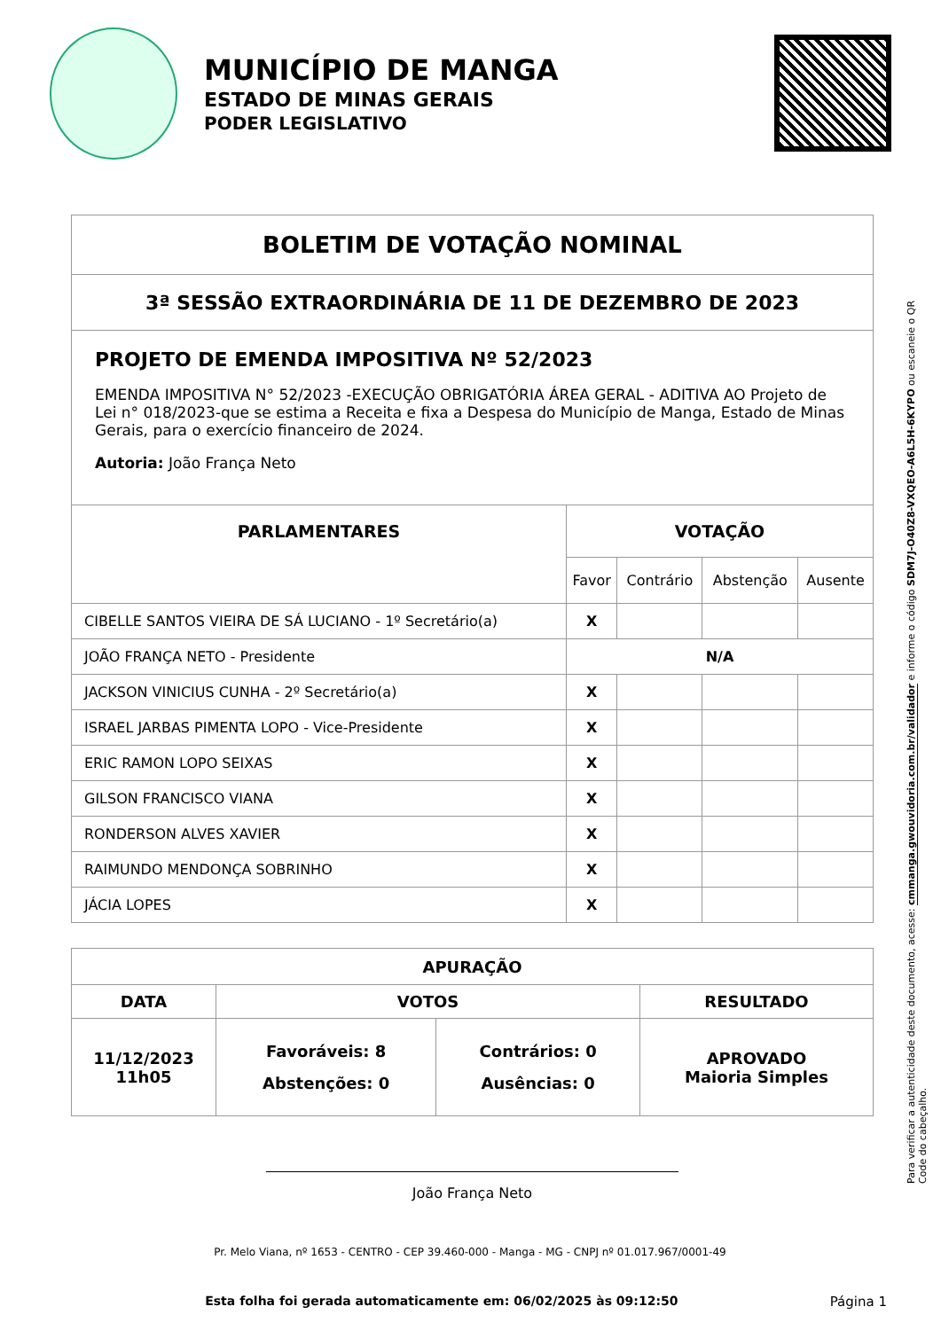MUNICÍPIO DE MANGA
ESTADO DE MINAS GERAIS
PODER LEGISLATIVO
| BOLETIM DE VOTAÇÃO NOMINAL | | | | |
| --- | --- | --- | --- | --- |
| 3ª SESSÃO EXTRAORDINÁRIA DE 11 DE DEZEMBRO DE 2023 | | | | |
| PROJETO DE EMENDA IMPOSITIVA Nº 52/2023 EMENDA IMPOSITIVA N° 52/2023 -EXECUÇÃO OBRIGATÓRIA ÁREA GERAL - ADITIVA AO Projeto de Lei n° 018/2023-que se estima a Receita e fixa a Despesa do Município de Manga, Estado de Minas Gerais, para o exercício financeiro de 2024. Autoria: João França Neto | | | | |
| PARLAMENTARES | VOTAÇÃO | | | |
| | Favor | Contrário | Abstenção | Ausente |
| CIBELLE SANTOS VIEIRA DE SÁ LUCIANO - 1º Secretário(a) | X | | | |
| JOÃO FRANÇA NETO - Presidente | N/A | | | |
| JACKSON VINICIUS CUNHA - 2º Secretário(a) | X | | | |
| ISRAEL JARBAS PIMENTA LOPO - Vice-Presidente | X | | | |
| ERIC RAMON LOPO SEIXAS | X | | | |
| GILSON FRANCISCO VIANA | X | | | |
| RONDERSON ALVES XAVIER | X | | | |
| RAIMUNDO MENDONÇA SOBRINHO | X | | | |
| JÁCIA LOPES | X | | | |
| APURAÇÃO | | | |
| --- | --- | --- | --- |
| DATA | VOTOS | | RESULTADO |
| 11/12/2023 11h05 | Favoráveis: 8 Abstenções: 0 | Contrários: 0 Ausências: 0 | APROVADO Maioria Simples |
João França Neto
Para verificar a autenticidade deste documento, acesse: cmmanga.gwouvidoria.com.br/validador e informe o código SDM7J-O40Z8-VXQEO-A6L5H-6KYPO ou escaneie o QR Code do cabeçalho.
Pr. Melo Viana, nº 1653 - CENTRO - CEP 39.460-000 - Manga - MG - CNPJ nº 01.017.967/0001-49
Esta folha foi gerada automaticamente em: 06/02/2025 às 09:12:50 Página 1